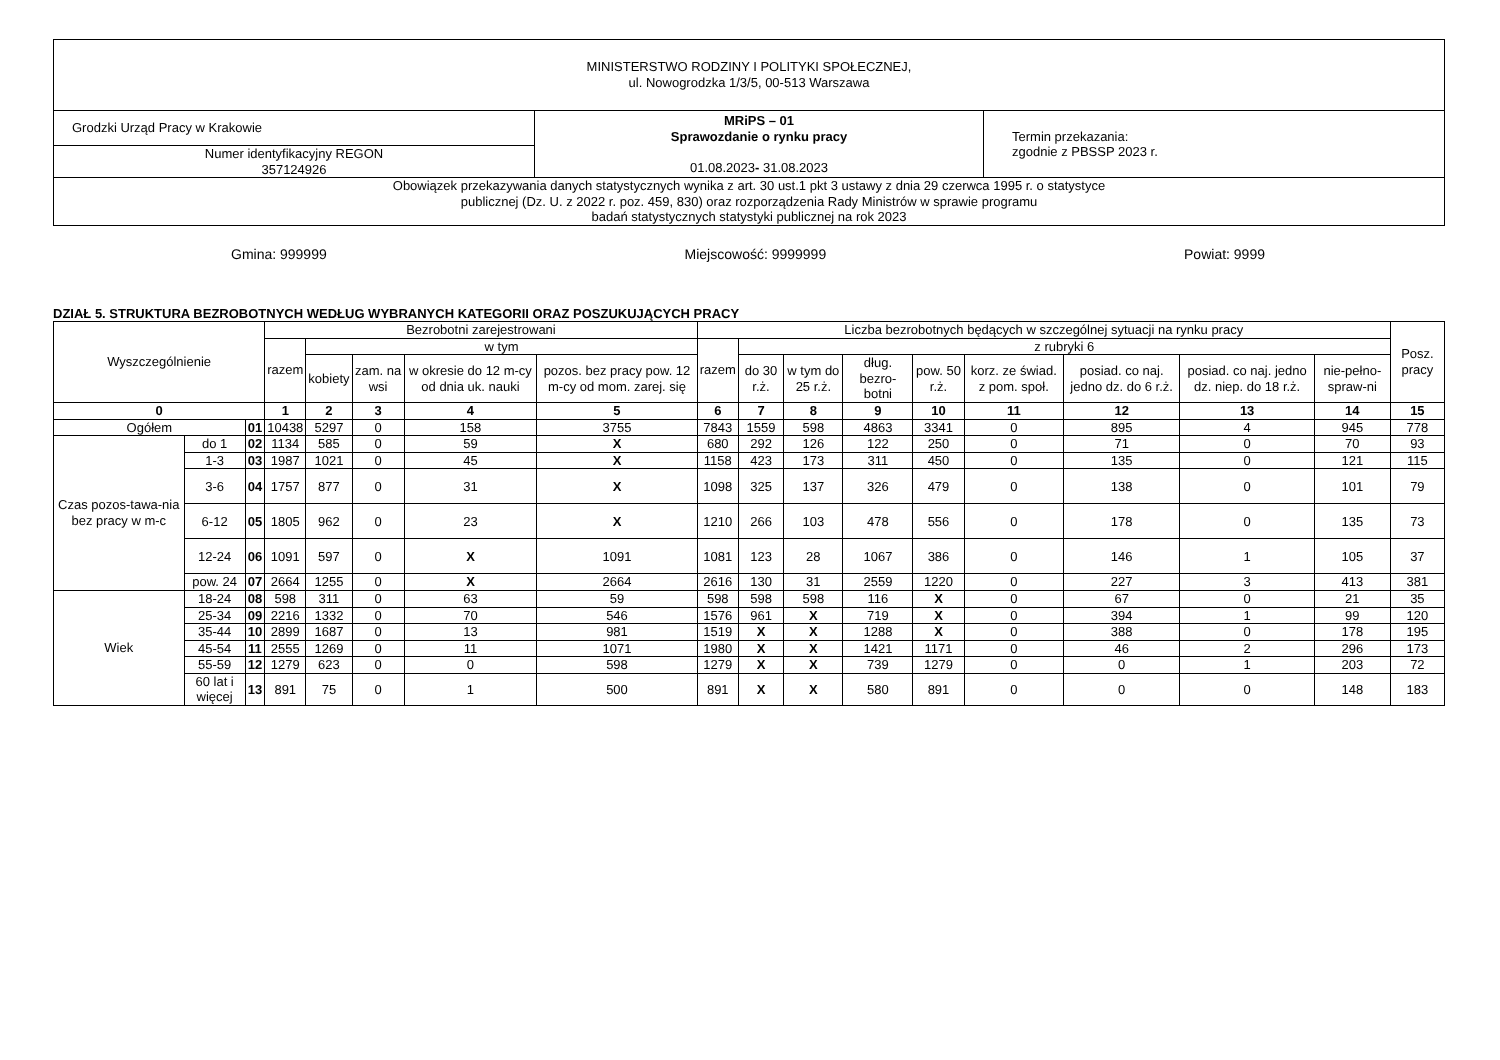| MINISTERSTWO RODZINY I POLITYKI SPOŁECZNEJ, ul. Nowogrodzka 1/3/5, 00-513 Warszawa | | |
| Grodzki Urząd Pracy w Krakowie | MRiPS – 01 Sprawozdanie o rynku pracy 01.08.2023 - 31.08.2023 | Termin przekazania: zgodnie z PBSSP 2023 r. |
| Numer identyfikacyjny REGON 357124926 | | |
| Obowiązek przekazywania danych statystycznych wynika z art. 30 ust.1 pkt 3 ustawy z dnia 29 czerwca 1995 r. o statystyce publicznej (Dz. U. z 2022 r. poz. 459, 830) oraz rozporządzenia Rady Ministrów w sprawie programu badań statystycznych statystyki publicznej na rok 2023 | | |
Gmina: 999999 Miejscowość: 9999999 Powiat: 9999
DZIAŁ 5. STRUKTURA BEZROBOTNYCH WEDŁUG WYBRANYCH KATEGORII ORAZ POSZUKUJĄCYCH PRACY
| Wyszczególnienie | | | Bezrobotni zarejestrowani | | | | | Liczba bezrobotnych będących w szczególnej sytuacji na rynku pracy | | | | | | | | | Posz. pracy |
| --- | --- | --- | --- | --- | --- | --- | --- | --- | --- | --- | --- | --- | --- | --- | --- | --- | --- |
| | | | razem | w tym | | | | razem | z rubryki 6 | | | | | | | | |
| | | | | kobiety | zam. na wsi | w okresie do 12 m-cy od dnia uk. nauki | pozos. bez pracy pow. 12 m-cy od mom. zarej. się | | do 30 r.ż. | w tym do 25 r.ż. | dług. bezro-botni | pow. 50 r.ż. | korz. ze świad. z pom. społ. | posiad. co naj. jedno dz. do 6 r.ż. | posiad. co naj. jedno dz. niep. do 18 r.ż. | nie-pełno-spraw-ni | |
| 0 | | | 1 | 2 | 3 | 4 | 5 | 6 | 7 | 8 | 9 | 10 | 11 | 12 | 13 | 14 | 15 |
| Ogółem | | 01 | 10438 | 5297 | 0 | 158 | 3755 | 7843 | 1559 | 598 | 4863 | 3341 | 0 | 895 | 4 | 945 | 778 |
| Czas pozos-tawa-nia bez pracy w m-c | do 1 | 02 | 1134 | 585 | 0 | 59 | X | 680 | 292 | 126 | 122 | 250 | 0 | 71 | 0 | 70 | 93 |
| | 1-3 | 03 | 1987 | 1021 | 0 | 45 | X | 1158 | 423 | 173 | 311 | 450 | 0 | 135 | 0 | 121 | 115 |
| | 3-6 | 04 | 1757 | 877 | 0 | 31 | X | 1098 | 325 | 137 | 326 | 479 | 0 | 138 | 0 | 101 | 79 |
| | 6-12 | 05 | 1805 | 962 | 0 | 23 | X | 1210 | 266 | 103 | 478 | 556 | 0 | 178 | 0 | 135 | 73 |
| | 12-24 | 06 | 1091 | 597 | 0 | X | 1091 | 1081 | 123 | 28 | 1067 | 386 | 0 | 146 | 1 | 105 | 37 |
| | pow. 24 | 07 | 2664 | 1255 | 0 | X | 2664 | 2616 | 130 | 31 | 2559 | 1220 | 0 | 227 | 3 | 413 | 381 |
| Wiek | 18-24 | 08 | 598 | 311 | 0 | 63 | 59 | 598 | 598 | 598 | 116 | X | 0 | 67 | 0 | 21 | 35 |
| | 25-34 | 09 | 2216 | 1332 | 0 | 70 | 546 | 1576 | 961 | X | 719 | X | 0 | 394 | 1 | 99 | 120 |
| | 35-44 | 10 | 2899 | 1687 | 0 | 13 | 981 | 1519 | X | X | 1288 | X | 0 | 388 | 0 | 178 | 195 |
| | 45-54 | 11 | 2555 | 1269 | 0 | 11 | 1071 | 1980 | X | X | 1421 | 1171 | 0 | 46 | 2 | 296 | 173 |
| | 55-59 | 12 | 1279 | 623 | 0 | 0 | 598 | 1279 | X | X | 739 | 1279 | 0 | 0 | 1 | 203 | 72 |
| | 60 lat i więcej | 13 | 891 | 75 | 0 | 1 | 500 | 891 | X | X | 580 | 891 | 0 | 0 | 0 | 148 | 183 |